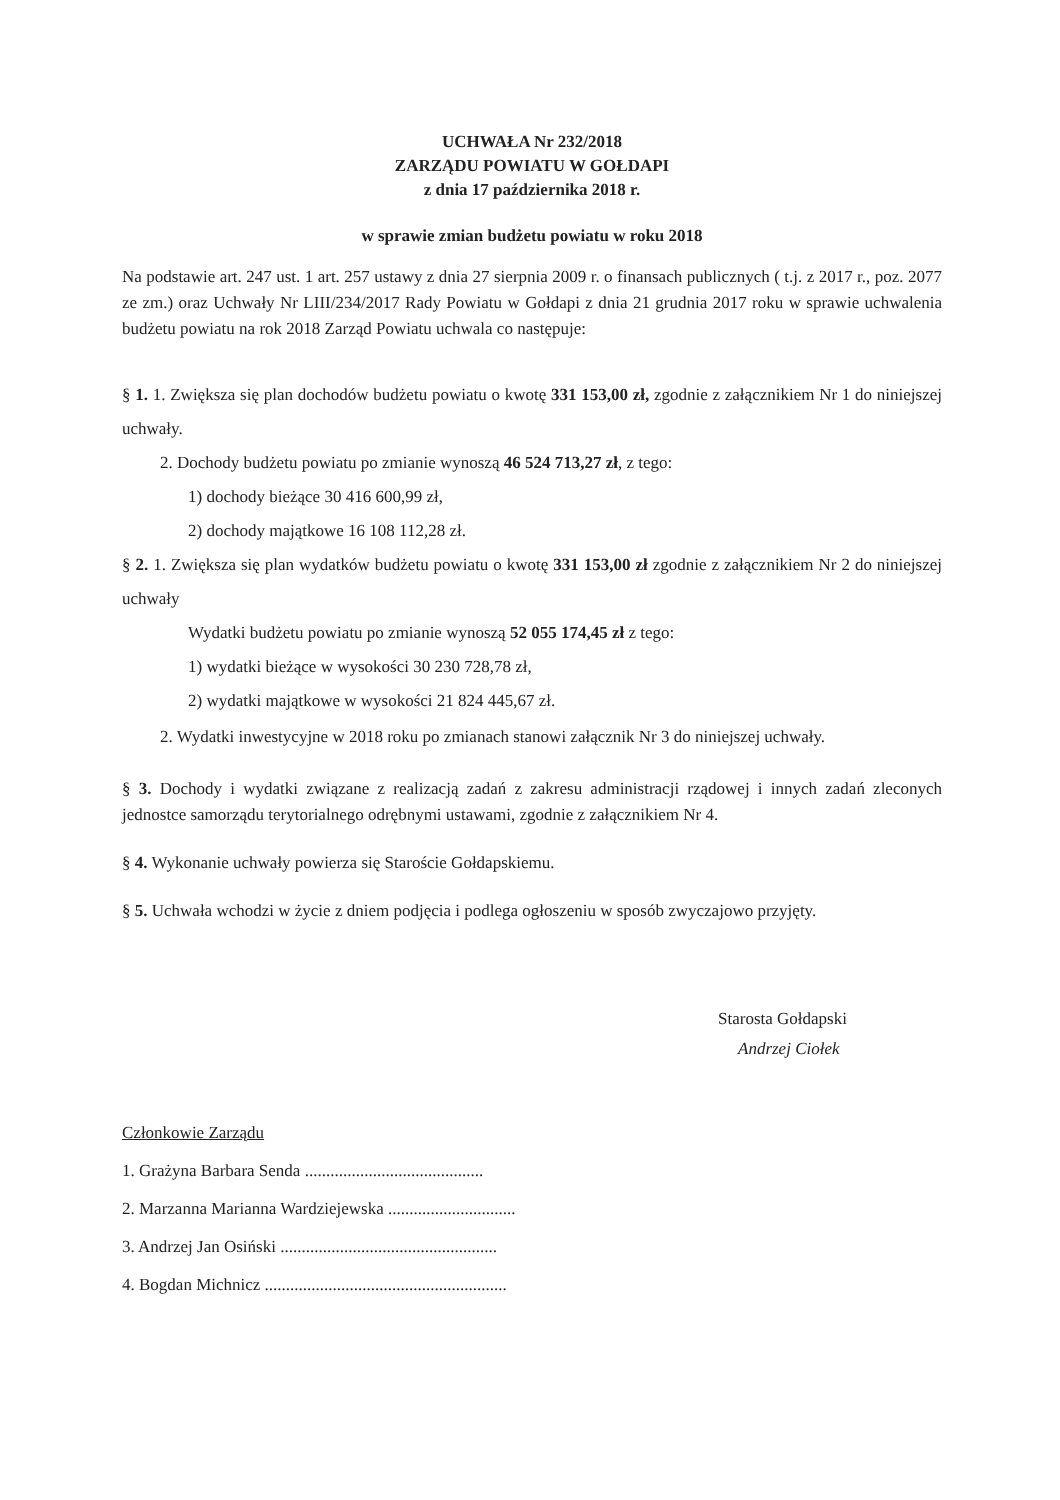UCHWAŁA Nr 232/2018
ZARZĄDU POWIATU W GOŁDAPI
z dnia 17 października 2018 r.
w sprawie zmian budżetu powiatu w roku 2018
Na podstawie art. 247 ust. 1 art. 257 ustawy z dnia 27 sierpnia 2009 r. o finansach publicznych ( t.j. z 2017 r., poz. 2077 ze zm.) oraz Uchwały Nr LIII/234/2017 Rady Powiatu w Gołdapi z dnia 21 grudnia 2017 roku w sprawie uchwalenia budżetu powiatu na rok 2018 Zarząd Powiatu uchwala co następuje:
§ 1. 1. Zwiększa się plan dochodów budżetu powiatu o kwotę 331 153,00 zł, zgodnie z załącznikiem Nr 1 do niniejszej uchwały.
2. Dochody budżetu powiatu po zmianie wynoszą 46 524 713,27 zł, z tego:
1) dochody bieżące 30 416 600,99 zł,
2) dochody majątkowe 16 108 112,28 zł.
§ 2. 1. Zwiększa się plan wydatków budżetu powiatu o kwotę 331 153,00 zł zgodnie z załącznikiem Nr 2 do niniejszej uchwały
Wydatki budżetu powiatu po zmianie wynoszą 52 055 174,45 zł z tego:
1) wydatki bieżące w wysokości 30 230 728,78 zł,
2) wydatki majątkowe w wysokości 21 824 445,67 zł.
2. Wydatki inwestycyjne w 2018 roku po zmianach stanowi załącznik Nr 3 do niniejszej uchwały.
§ 3. Dochody i wydatki związane z realizacją zadań z zakresu administracji rządowej i innych zadań zleconych jednostce samorządu terytorialnego odrębnymi ustawami, zgodnie z załącznikiem Nr 4.
§ 4. Wykonanie uchwały powierza się Staroście Gołdapskiemu.
§ 5. Uchwała wchodzi w życie z dniem podjęcia i podlega ogłoszeniu w sposób zwyczajowo przyjęty.
Starosta Gołdapski
Andrzej Ciołek
Członkowie Zarządu
1. Grażyna Barbara Senda ..........................................
2. Marzanna Marianna Wardziejewska ..............................
3. Andrzej Jan Osiński ...................................................
4. Bogdan Michnicz .........................................................